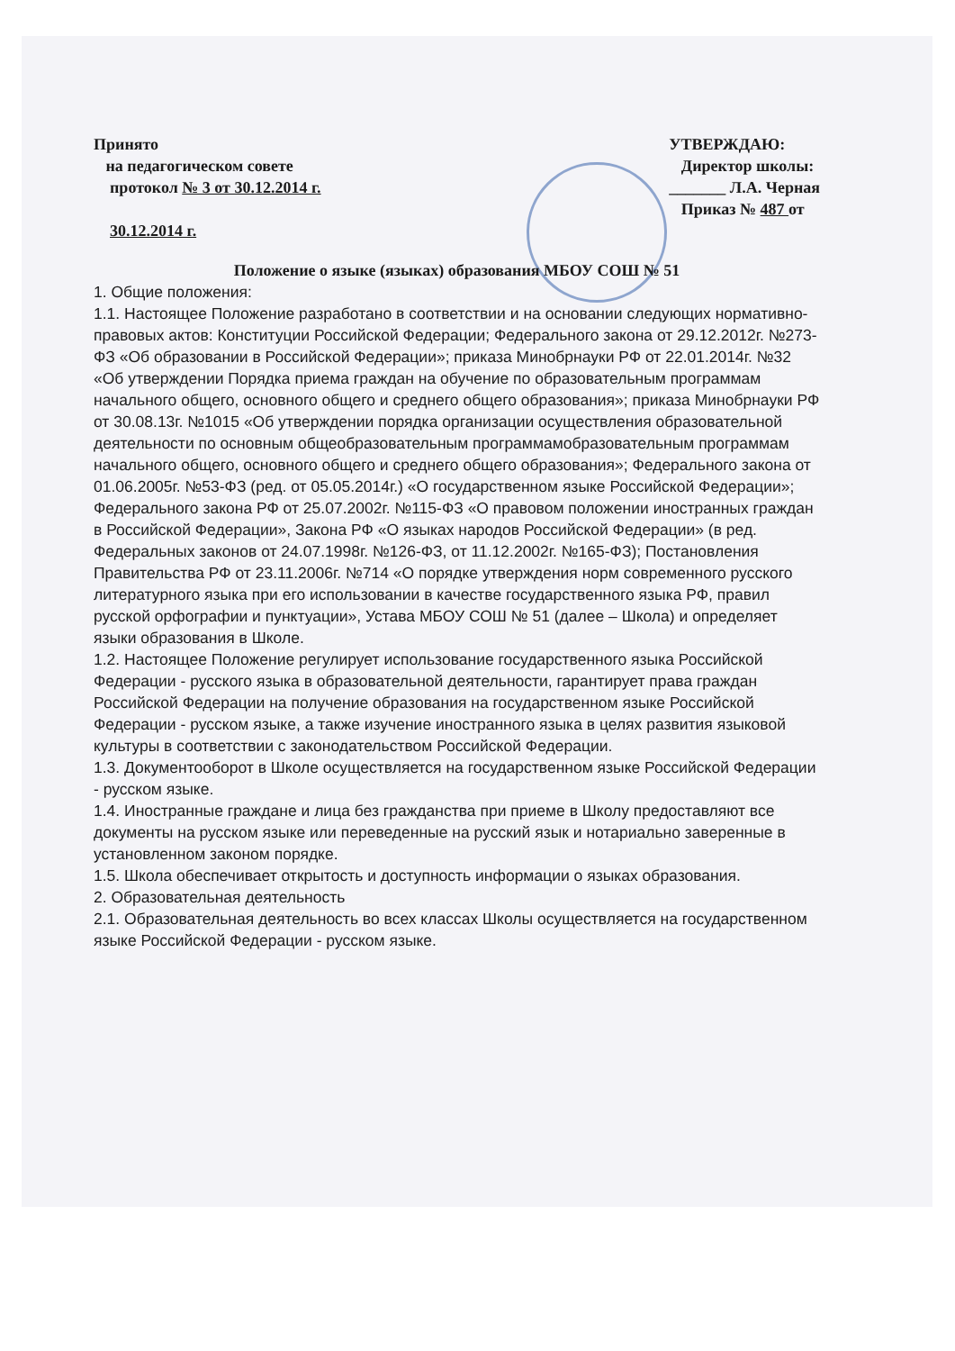Принято
на педагогическом совете
протокол № 3 от 30.12.2014 г.
30.12.2014 г.
УТВЕРЖДАЮ:
Директор школы:
_______ Л.А. Черная
Приказ № 487 от
Положение о языке (языках) образования МБОУ СОШ № 51
1. Общие положения:
1.1. Настоящее Положение разработано в соответствии и на основании следующих нормативно-правовых актов: Конституции Российской Федерации; Федерального закона от 29.12.2012г. №273-ФЗ «Об образовании в Российской Федерации»; приказа Минобрнауки РФ от 22.01.2014г. №32 «Об утверждении Порядка приема граждан на обучение по образовательным программам начального общего, основного общего и среднего общего образования»; приказа Минобрнауки РФ от 30.08.13г. №1015 «Об утверждении порядка организации осуществления образовательной деятельности по основным общеобразовательным программамобразовательным программам начального общего, основного общего и среднего общего образования»; Федерального закона от 01.06.2005г. №53-ФЗ (ред. от 05.05.2014г.) «О государственном языке Российской Федерации»; Федерального закона РФ от 25.07.2002г. №115-ФЗ «О правовом положении иностранных граждан в Российской Федерации», Закона РФ «О языках народов Российской Федерации» (в ред. Федеральных законов от 24.07.1998г. №126-ФЗ, от 11.12.2002г. №165-ФЗ); Постановления Правительства РФ от 23.11.2006г. №714 «О порядке утверждения норм современного русского литературного языка при его использовании в качестве государственного языка РФ, правил русской орфографии и пунктуации», Устава МБОУ СОШ № 51 (далее – Школа) и определяет языки образования в Школе.
1.2. Настоящее Положение регулирует использование государственного языка Российской Федерации - русского языка в образовательной деятельности, гарантирует права граждан Российской Федерации на получение образования на государственном языке Российской Федерации - русском языке, а также изучение иностранного языка в целях развития языковой культуры в соответствии с законодательством Российской Федерации.
1.3. Документооборот в Школе осуществляется на государственном языке Российской Федерации - русском языке.
1.4. Иностранные граждане и лица без гражданства при приеме в Школу предоставляют все документы на русском языке или переведенные на русский язык и нотариально заверенные в установленном законом порядке.
1.5. Школа обеспечивает открытость и доступность информации о языках образования.
2. Образовательная деятельность
2.1. Образовательная деятельность во всех классах Школы осуществляется на государственном языке Российской Федерации - русском языке.